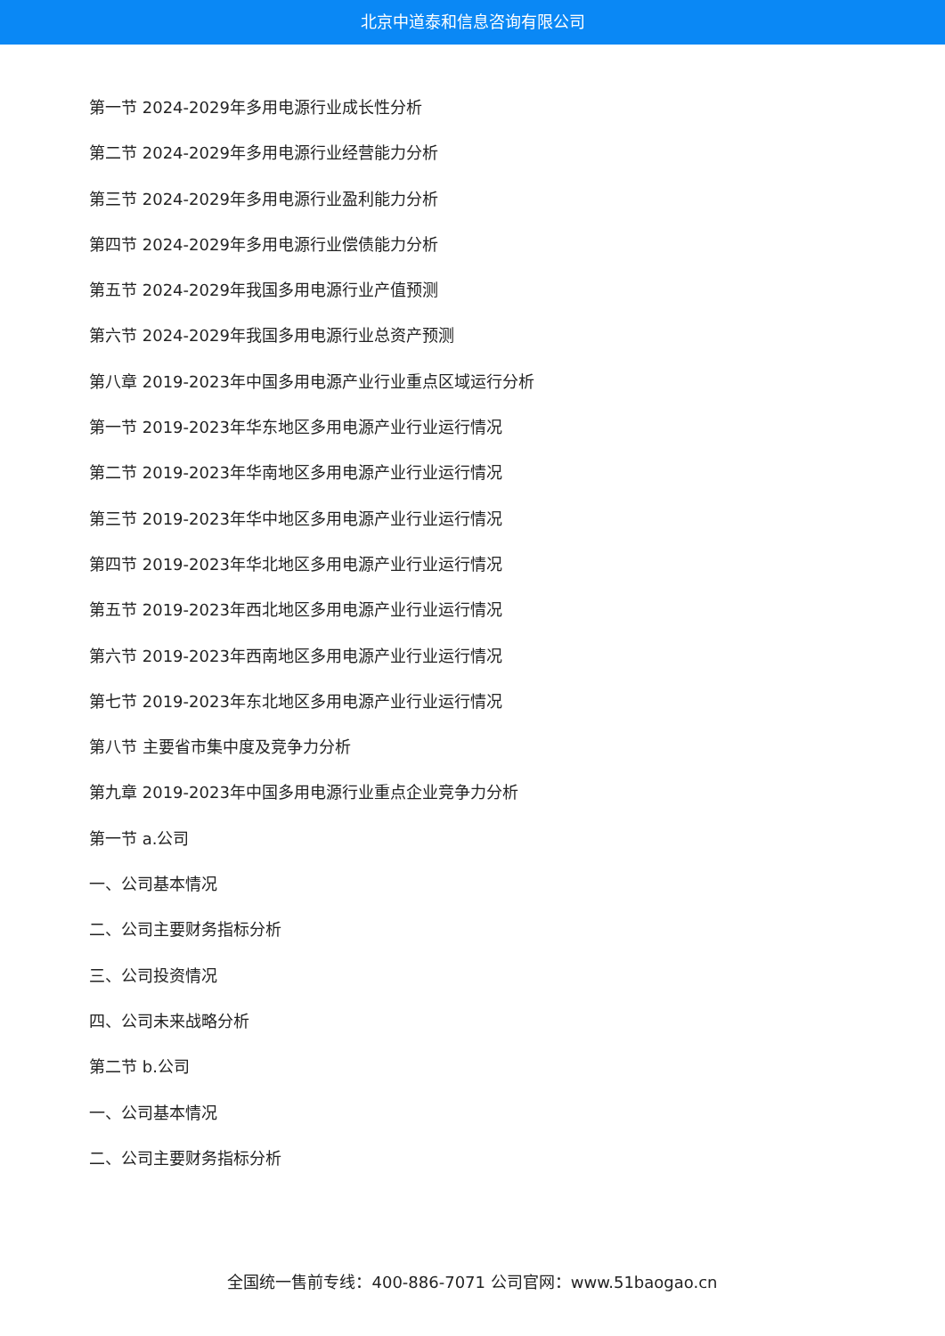北京中道泰和信息咨询有限公司
第一节 2024-2029年多用电源行业成长性分析
第二节 2024-2029年多用电源行业经营能力分析
第三节 2024-2029年多用电源行业盈利能力分析
第四节 2024-2029年多用电源行业偿债能力分析
第五节 2024-2029年我国多用电源行业产值预测
第六节 2024-2029年我国多用电源行业总资产预测
第八章 2019-2023年中国多用电源产业行业重点区域运行分析
第一节 2019-2023年华东地区多用电源产业行业运行情况
第二节 2019-2023年华南地区多用电源产业行业运行情况
第三节 2019-2023年华中地区多用电源产业行业运行情况
第四节 2019-2023年华北地区多用电源产业行业运行情况
第五节 2019-2023年西北地区多用电源产业行业运行情况
第六节 2019-2023年西南地区多用电源产业行业运行情况
第七节 2019-2023年东北地区多用电源产业行业运行情况
第八节 主要省市集中度及竞争力分析
第九章 2019-2023年中国多用电源行业重点企业竞争力分析
第一节 a.公司
一、公司基本情况
二、公司主要财务指标分析
三、公司投资情况
四、公司未来战略分析
第二节 b.公司
一、公司基本情况
二、公司主要财务指标分析
全国统一售前专线：400-886-7071 公司官网：www.51baogao.cn